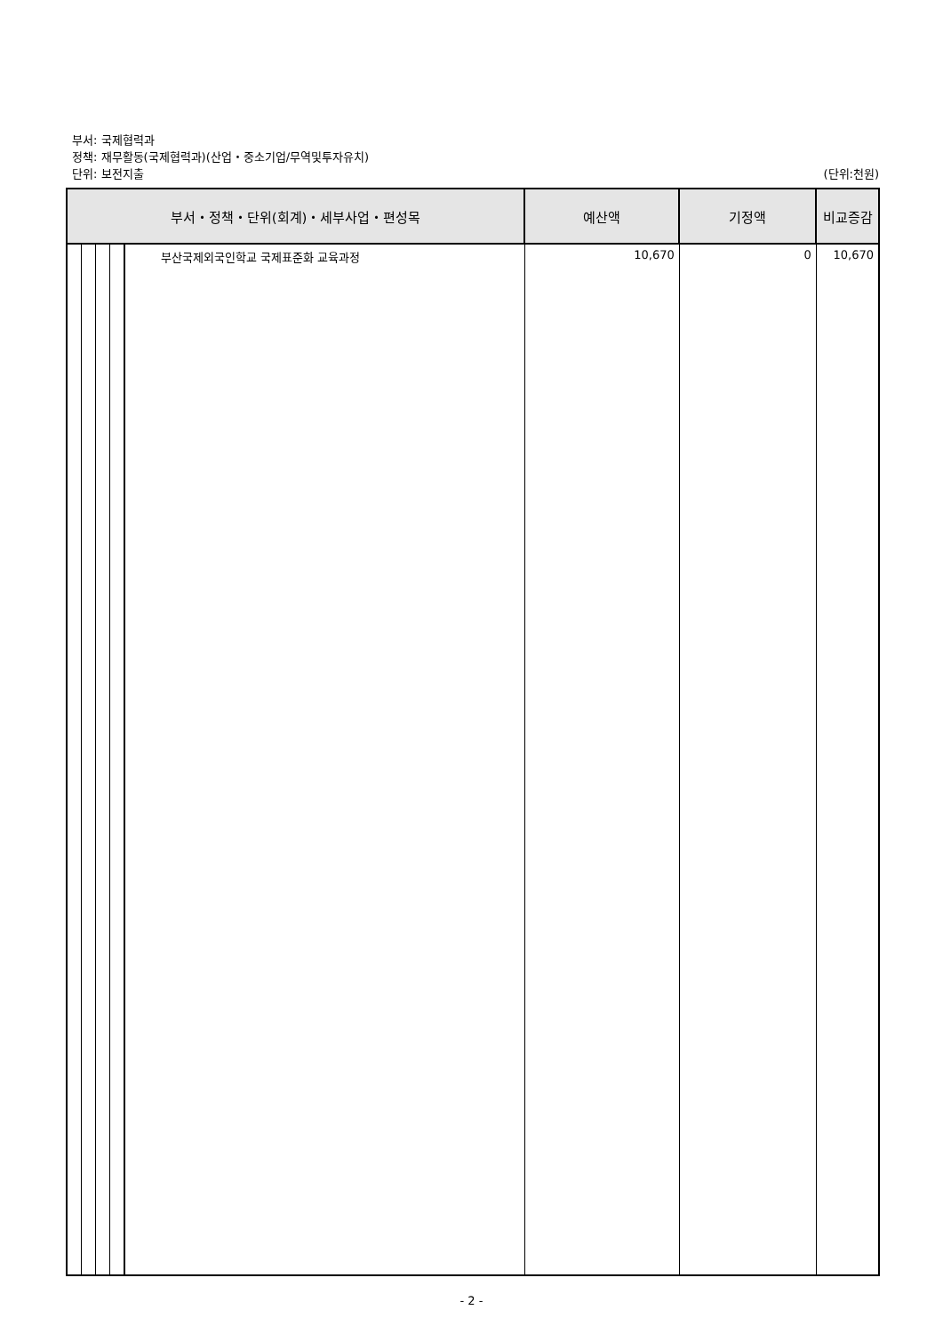부서: 국제협력과
정책: 재무활동(국제협력과)(산업・중소기업/무역및투자유치)
단위: 보전지출
(단위:천원)
| 부서・정책・단위(회계)・세부사업・편성목 | | 예산액 | 기정액 | 비교증감 |
| --- | --- | --- | --- | --- |
| | 부산국제외국인학교 국제표준화 교육과정 | 10,670 | 0 | 10,670 |
- 2 -